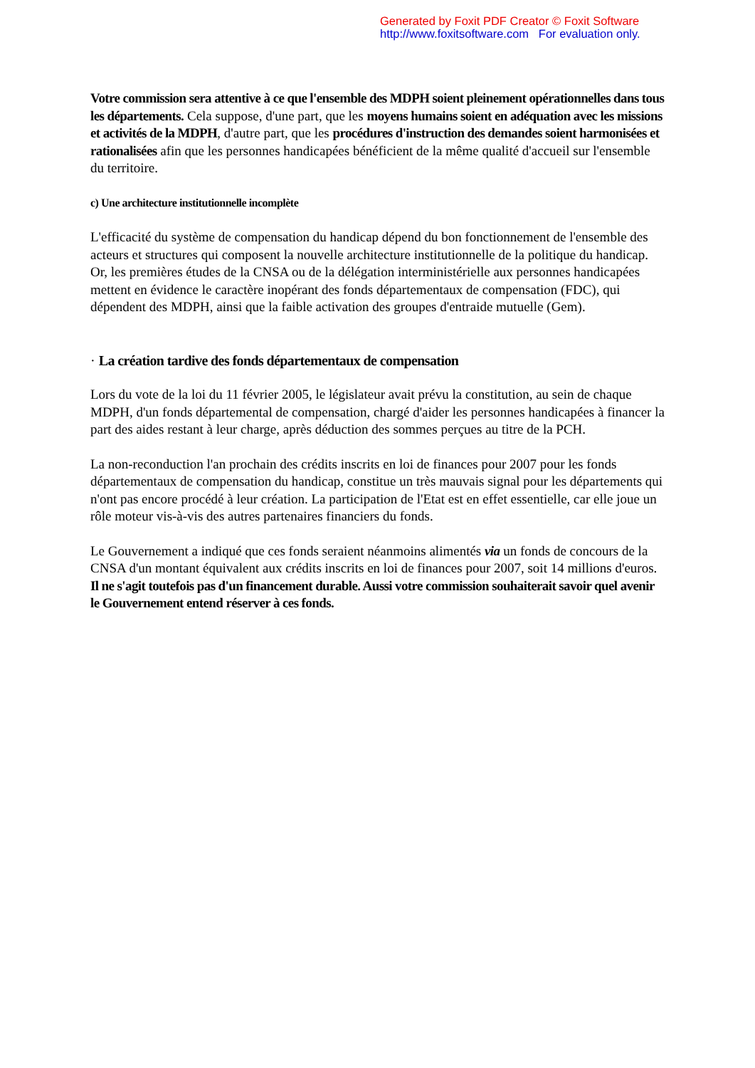Generated by Foxit PDF Creator © Foxit Software
http://www.foxitsoftware.com For evaluation only.
Votre commission sera attentive à ce que l'ensemble des MDPH soient pleinement opérationnelles dans tous les départements. Cela suppose, d'une part, que les moyens humains soient en adéquation avec les missions et activités de la MDPH, d'autre part, que les procédures d'instruction des demandes soient harmonisées et rationalisées afin que les personnes handicapées bénéficient de la même qualité d'accueil sur l'ensemble du territoire.
c) Une architecture institutionnelle incomplète
L'efficacité du système de compensation du handicap dépend du bon fonctionnement de l'ensemble des acteurs et structures qui composent la nouvelle architecture institutionnelle de la politique du handicap. Or, les premières études de la CNSA ou de la délégation interministérielle aux personnes handicapées mettent en évidence le caractère inopérant des fonds départementaux de compensation (FDC), qui dépendent des MDPH, ainsi que la faible activation des groupes d'entraide mutuelle (Gem).
· La création tardive des fonds départementaux de compensation
Lors du vote de la loi du 11 février 2005, le législateur avait prévu la constitution, au sein de chaque MDPH, d'un fonds départemental de compensation, chargé d'aider les personnes handicapées à financer la part des aides restant à leur charge, après déduction des sommes perçues au titre de la PCH.
La non-reconduction l'an prochain des crédits inscrits en loi de finances pour 2007 pour les fonds départementaux de compensation du handicap, constitue un très mauvais signal pour les départements qui n'ont pas encore procédé à leur création. La participation de l'Etat est en effet essentielle, car elle joue un rôle moteur vis-à-vis des autres partenaires financiers du fonds.
Le Gouvernement a indiqué que ces fonds seraient néanmoins alimentés via un fonds de concours de la CNSA d'un montant équivalent aux crédits inscrits en loi de finances pour 2007, soit 14 millions d'euros. Il ne s'agit toutefois pas d'un financement durable. Aussi votre commission souhaiterait savoir quel avenir le Gouvernement entend réserver à ces fonds.